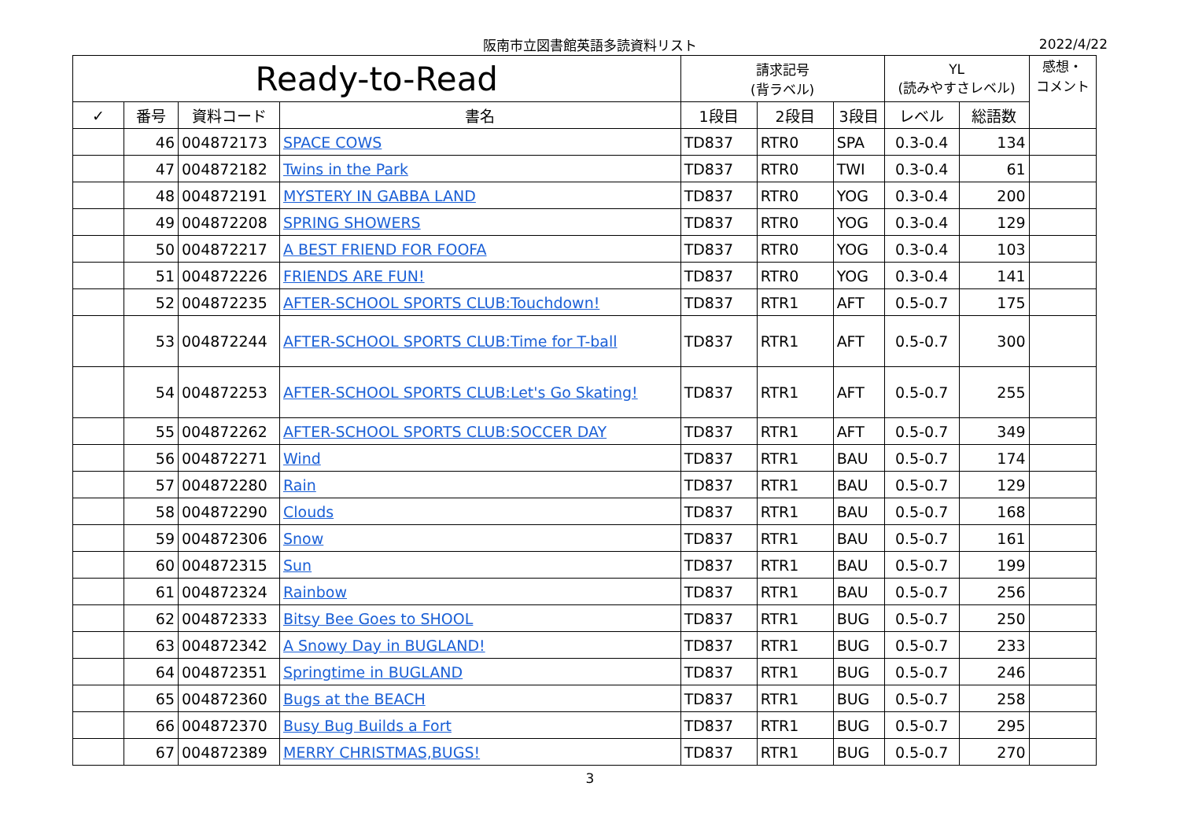阪南市立図書館英語多読資料リスト
2022/4/22
| Ready-to-Read | | | | 請求記号 (背ラベル) | | | YL (読みやすさレベル) | | 感想・ コメント |
| --- | --- | --- | --- | --- | --- | --- | --- | --- | --- |
| ✓ | 番号 | 資料コード | 書名 | 1段目 | 2段目 | 3段目 | レベル | 総語数 | |
| | 46 | 004872173 | SPACE COWS | TD837 | RTR0 | SPA | 0.3-0.4 | 134 | |
| | 47 | 004872182 | Twins in the Park | TD837 | RTR0 | TWI | 0.3-0.4 | 61 | |
| | 48 | 004872191 | MYSTERY IN GABBA LAND | TD837 | RTR0 | YOG | 0.3-0.4 | 200 | |
| | 49 | 004872208 | SPRING SHOWERS | TD837 | RTR0 | YOG | 0.3-0.4 | 129 | |
| | 50 | 004872217 | A BEST FRIEND FOR FOOFA | TD837 | RTR0 | YOG | 0.3-0.4 | 103 | |
| | 51 | 004872226 | FRIENDS ARE FUN! | TD837 | RTR0 | YOG | 0.3-0.4 | 141 | |
| | 52 | 004872235 | AFTER-SCHOOL SPORTS CLUB:Touchdown! | TD837 | RTR1 | AFT | 0.5-0.7 | 175 | |
| | 53 | 004872244 | AFTER-SCHOOL SPORTS CLUB:Time for T-ball | TD837 | RTR1 | AFT | 0.5-0.7 | 300 | |
| | 54 | 004872253 | AFTER-SCHOOL SPORTS CLUB:Let's Go Skating! | TD837 | RTR1 | AFT | 0.5-0.7 | 255 | |
| | 55 | 004872262 | AFTER-SCHOOL SPORTS CLUB:SOCCER DAY | TD837 | RTR1 | AFT | 0.5-0.7 | 349 | |
| | 56 | 004872271 | Wind | TD837 | RTR1 | BAU | 0.5-0.7 | 174 | |
| | 57 | 004872280 | Rain | TD837 | RTR1 | BAU | 0.5-0.7 | 129 | |
| | 58 | 004872290 | Clouds | TD837 | RTR1 | BAU | 0.5-0.7 | 168 | |
| | 59 | 004872306 | Snow | TD837 | RTR1 | BAU | 0.5-0.7 | 161 | |
| | 60 | 004872315 | Sun | TD837 | RTR1 | BAU | 0.5-0.7 | 199 | |
| | 61 | 004872324 | Rainbow | TD837 | RTR1 | BAU | 0.5-0.7 | 256 | |
| | 62 | 004872333 | Bitsy Bee Goes to SHOOL | TD837 | RTR1 | BUG | 0.5-0.7 | 250 | |
| | 63 | 004872342 | A Snowy Day in BUGLAND! | TD837 | RTR1 | BUG | 0.5-0.7 | 233 | |
| | 64 | 004872351 | Springtime in BUGLAND | TD837 | RTR1 | BUG | 0.5-0.7 | 246 | |
| | 65 | 004872360 | Bugs at the BEACH | TD837 | RTR1 | BUG | 0.5-0.7 | 258 | |
| | 66 | 004872370 | Busy Bug Builds a Fort | TD837 | RTR1 | BUG | 0.5-0.7 | 295 | |
| | 67 | 004872389 | MERRY CHRISTMAS,BUGS! | TD837 | RTR1 | BUG | 0.5-0.7 | 270 | |
3